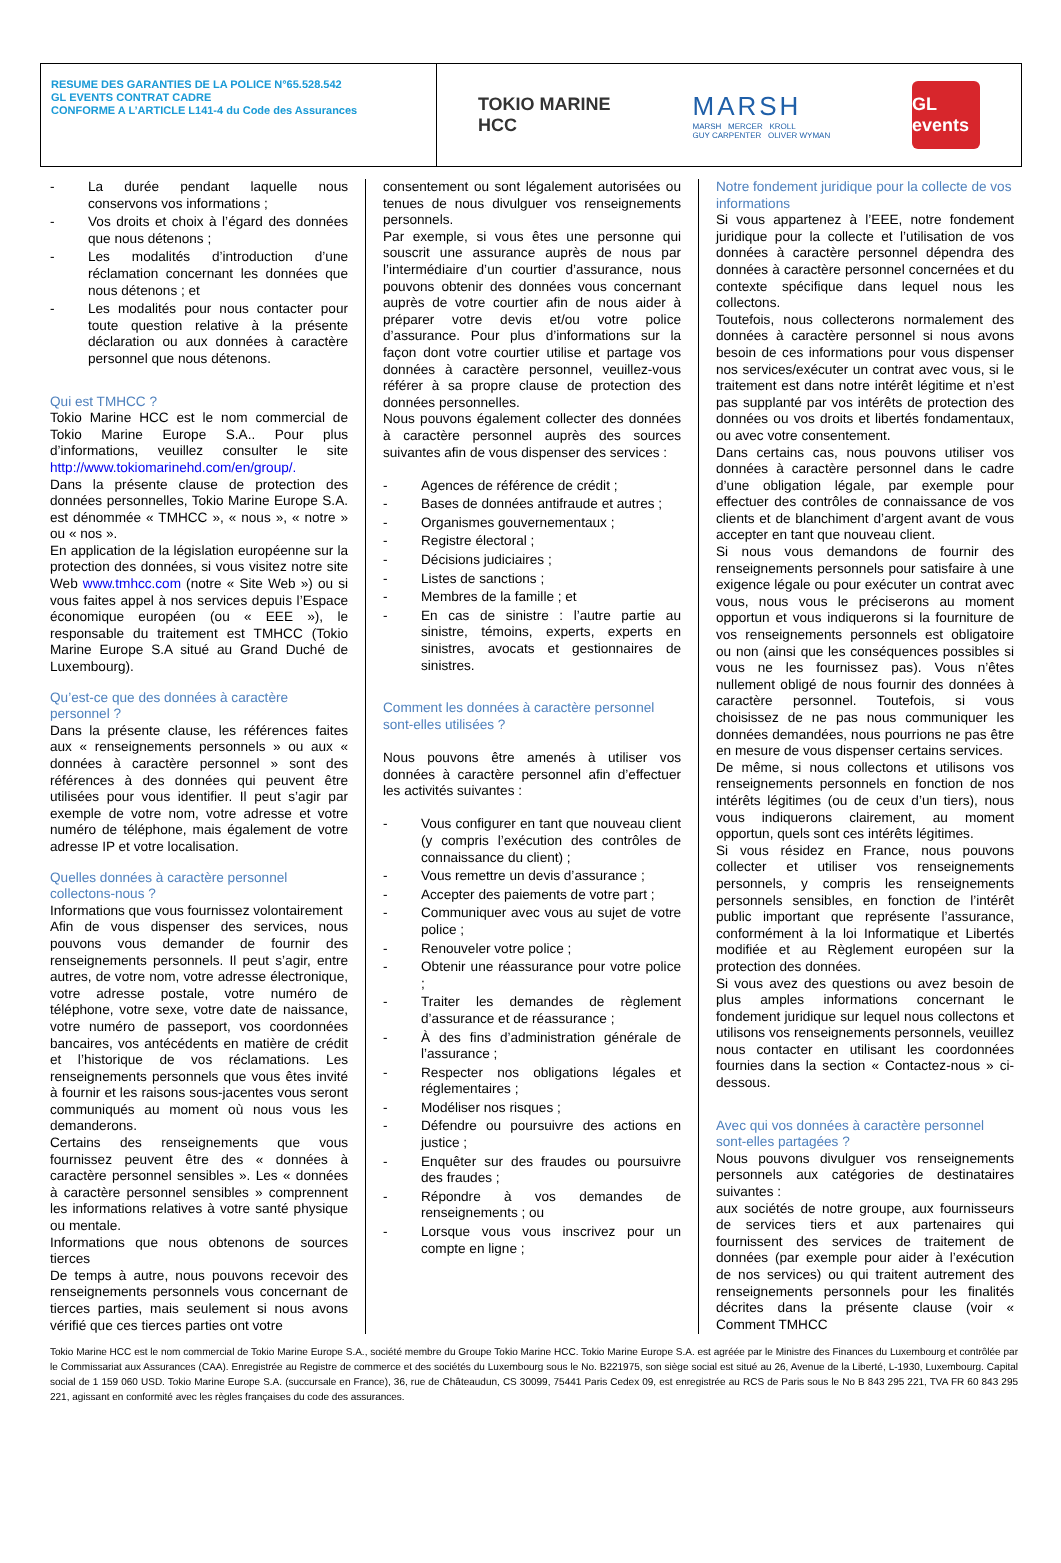RESUME DES GARANTIES DE LA POLICE N°65.528.542
GL EVENTS CONTRAT CADRE
CONFORME A L’ARTICLE L141-4 du Code des Assurances
TOKIO MARINE
HCC
MARSH
MARSH MERCER KROLL
GUY CARPENTER OLIVER WYMAN
GL events
- La durée pendant laquelle nous conservons vos informations ;
- Vos droits et choix à l’égard des données que nous détenons ;
- Les modalités d’introduction d’une réclamation concernant les données que nous détenons ; et
- Les modalités pour nous contacter pour toute question relative à la présente déclaration ou aux données à caractère personnel que nous détenons.
Qui est TMHCC ?
Tokio Marine HCC est le nom commercial de Tokio Marine Europe S.A.. Pour plus d’informations, veuillez consulter le site http://www.tokiomarinehd.com/en/group/.
Dans la présente clause de protection des données personnelles, Tokio Marine Europe S.A. est dénommée « TMHCC », « nous », « notre » ou « nos ».
En application de la législation européenne sur la protection des données, si vous visitez notre site Web www.tmhcc.com (notre « Site Web ») ou si vous faites appel à nos services depuis l’Espace économique européen (ou « EEE »), le responsable du traitement est TMHCC (Tokio Marine Europe S.A situé au Grand Duché de Luxembourg).
Qu’est-ce que des données à caractère personnel ?
Dans la présente clause, les références faites aux « renseignements personnels » ou aux « données à caractère personnel » sont des références à des données qui peuvent être utilisées pour vous identifier. Il peut s’agir par exemple de votre nom, votre adresse et votre numéro de téléphone, mais également de votre adresse IP et votre localisation.
Quelles données à caractère personnel collectons-nous ?
Informations que vous fournissez volontairement
Afin de vous dispenser des services, nous pouvons vous demander de fournir des renseignements personnels. Il peut s’agir, entre autres, de votre nom, votre adresse électronique, votre adresse postale, votre numéro de téléphone, votre sexe, votre date de naissance, votre numéro de passeport, vos coordonnées bancaires, vos antécédents en matière de crédit et l’historique de vos réclamations. Les renseignements personnels que vous êtes invité à fournir et les raisons sous-jacentes vous seront communiqués au moment où nous vous les demanderons.
Certains des renseignements que vous fournissez peuvent être des « données à caractère personnel sensibles ». Les « données à caractère personnel sensibles » comprennent les informations relatives à votre santé physique ou mentale.
Informations que nous obtenons de sources tierces
De temps à autre, nous pouvons recevoir des renseignements personnels vous concernant de tierces parties, mais seulement si nous avons vérifié que ces tierces parties ont votre
consentement ou sont légalement autorisées ou tenues de nous divulguer vos renseignements personnels.
Par exemple, si vous êtes une personne qui souscrit une assurance auprès de nous par l’intermédiaire d’un courtier d’assurance, nous pouvons obtenir des données vous concernant auprès de votre courtier afin de nous aider à préparer votre devis et/ou votre police d’assurance. Pour plus d’informations sur la façon dont votre courtier utilise et partage vos données à caractère personnel, veuillez-vous référer à sa propre clause de protection des données personnelles.
Nous pouvons également collecter des données à caractère personnel auprès des sources suivantes afin de vous dispenser des services :
- Agences de référence de crédit ;
- Bases de données antifraude et autres ;
- Organismes gouvernementaux ;
- Registre électoral ;
- Décisions judiciaires ;
- Listes de sanctions ;
- Membres de la famille ; et
- En cas de sinistre : l’autre partie au sinistre, témoins, experts, experts en sinistres, avocats et gestionnaires de sinistres.
Comment les données à caractère personnel sont-elles utilisées ?
Nous pouvons être amenés à utiliser vos données à caractère personnel afin d’effectuer les activités suivantes :
- Vous configurer en tant que nouveau client (y compris l’exécution des contrôles de connaissance du client) ;
- Vous remettre un devis d’assurance ;
- Accepter des paiements de votre part ;
- Communiquer avec vous au sujet de votre police ;
- Renouveler votre police ;
- Obtenir une réassurance pour votre police ;
- Traiter les demandes de règlement d’assurance et de réassurance ;
- À des fins d’administration générale de l’assurance ;
- Respecter nos obligations légales et réglementaires ;
- Modéliser nos risques ;
- Défendre ou poursuivre des actions en justice ;
- Enquêter sur des fraudes ou poursuivre des fraudes ;
- Répondre à vos demandes de renseignements ; ou
- Lorsque vous vous inscrivez pour un compte en ligne ;
Notre fondement juridique pour la collecte de vos informations
Si vous appartenez à l’EEE, notre fondement juridique pour la collecte et l’utilisation de vos données à caractère personnel dépendra des données à caractère personnel concernées et du contexte spécifique dans lequel nous les collectons.
Toutefois, nous collecterons normalement des données à caractère personnel si nous avons besoin de ces informations pour vous dispenser nos services/exécuter un contrat avec vous, si le traitement est dans notre intérêt légitime et n’est pas supplanté par vos intérêts de protection des données ou vos droits et libertés fondamentaux, ou avec votre consentement.
Dans certains cas, nous pouvons utiliser vos données à caractère personnel dans le cadre d’une obligation légale, par exemple pour effectuer des contrôles de connaissance de vos clients et de blanchiment d’argent avant de vous accepter en tant que nouveau client.
Si nous vous demandons de fournir des renseignements personnels pour satisfaire à une exigence légale ou pour exécuter un contrat avec vous, nous vous le préciserons au moment opportun et vous indiquerons si la fourniture de vos renseignements personnels est obligatoire ou non (ainsi que les conséquences possibles si vous ne les fournissez pas). Vous n’êtes nullement obligé de nous fournir des données à caractère personnel. Toutefois, si vous choisissez de ne pas nous communiquer les données demandées, nous pourrions ne pas être en mesure de vous dispenser certains services.
De même, si nous collectons et utilisons vos renseignements personnels en fonction de nos intérêts légitimes (ou de ceux d’un tiers), nous vous indiquerons clairement, au moment opportun, quels sont ces intérêts légitimes.
Si vous résidez en France, nous pouvons collecter et utiliser vos renseignements personnels, y compris les renseignements personnels sensibles, en fonction de l’intérêt public important que représente l’assurance, conformément à la loi Informatique et Libertés modifiée et au Règlement européen sur la protection des données.
Si vous avez des questions ou avez besoin de plus amples informations concernant le fondement juridique sur lequel nous collectons et utilisons vos renseignements personnels, veuillez nous contacter en utilisant les coordonnées fournies dans la section « Contactez-nous » ci-dessous.
Avec qui vos données à caractère personnel sont-elles partagées ?
Nous pouvons divulguer vos renseignements personnels aux catégories de destinataires suivantes :
aux sociétés de notre groupe, aux fournisseurs de services tiers et aux partenaires qui fournissent des services de traitement de données (par exemple pour aider à l’exécution de nos services) ou qui traitent autrement des renseignements personnels pour les finalités décrites dans la présente clause (voir « Comment TMHCC
Tokio Marine HCC est le nom commercial de Tokio Marine Europe S.A., société membre du Groupe Tokio Marine HCC. Tokio Marine Europe S.A. est agréée par le Ministre des Finances du Luxembourg et contrôlée par le Commissariat aux Assurances (CAA). Enregistrée au Registre de commerce et des sociétés du Luxembourg sous le No. B221975, son siège social est situé au 26, Avenue de la Liberté, L-1930, Luxembourg. Capital social de 1 159 060 USD. Tokio Marine Europe S.A. (succursale en France), 36, rue de Châteaudun, CS 30099, 75441 Paris Cedex 09, est enregistrée au RCS de Paris sous le No B 843 295 221, TVA FR 60 843 295 221, agissant en conformité avec les règles françaises du code des assurances.